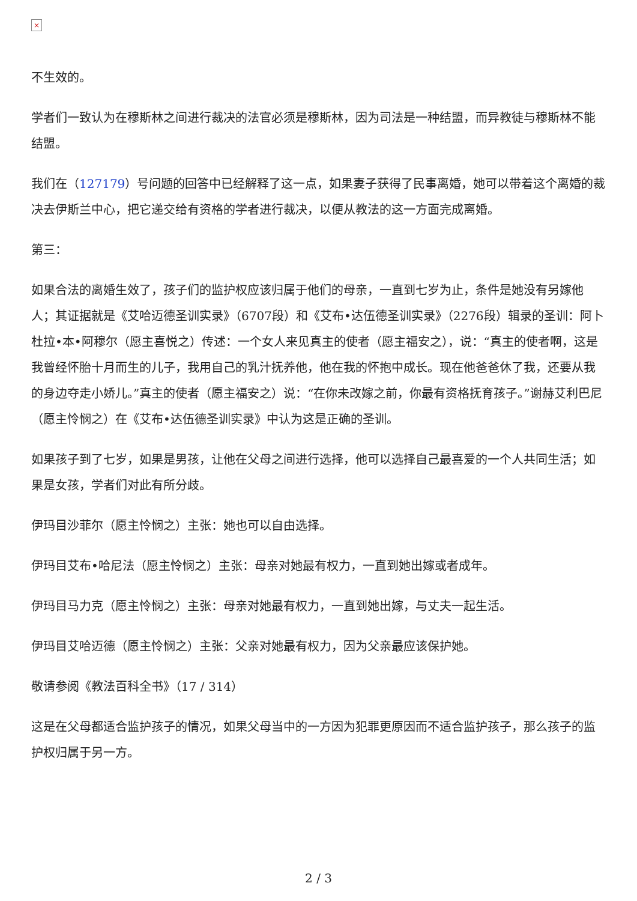×
不生效的。
学者们一致认为在穆斯林之间进行裁决的法官必须是穆斯林，因为司法是一种结盟，而异教徒与穆斯林不能结盟。
我们在（127179）号问题的回答中已经解释了这一点，如果妻子获得了民事离婚，她可以带着这个离婚的裁决去伊斯兰中心，把它递交给有资格的学者进行裁决，以便从教法的这一方面完成离婚。
第三：
如果合法的离婚生效了，孩子们的监护权应该归属于他们的母亲，一直到七岁为止，条件是她没有另嫁他人；其证据就是《艾哈迈德圣训实录》（6707段）和《艾布•达伍德圣训实录》（2276段）辑录的圣训：阿卜杜拉•本•阿穆尔（愿主喜悦之）传述：一个女人来见真主的使者（愿主福安之），说：“真主的使者啊，这是我曾经怀胎十月而生的儿子，我用自己的乳汁抚养他，他在我的怀抱中成长。现在他爸爸休了我，还要从我的身边夺走小娇儿。”真主的使者（愿主福安之）说：“在你未改嫁之前，你最有资格抚育孩子。”谢赫艾利巴尼（愿主怜悯之）在《艾布•达伍德圣训实录》中认为这是正确的圣训。
如果孩子到了七岁，如果是男孩，让他在父母之间进行选择，他可以选择自己最喜爱的一个人共同生活；如果是女孩，学者们对此有所分歧。
伊玛目沙菲尔（愿主怜悯之）主张：她也可以自由选择。
伊玛目艾布•哈尼法（愿主怜悯之）主张：母亲对她最有权力，一直到她出嫁或者成年。
伊玛目马力克（愿主怜悯之）主张：母亲对她最有权力，一直到她出嫁，与丈夫一起生活。
伊玛目艾哈迈德（愿主怜悯之）主张：父亲对她最有权力，因为父亲最应该保护她。
敬请参阅《教法百科全书》（17 / 314）
这是在父母都适合监护孩子的情况，如果父母当中的一方因为犯罪更原因而不适合监护孩子，那么孩子的监护权归属于另一方。
2 / 3